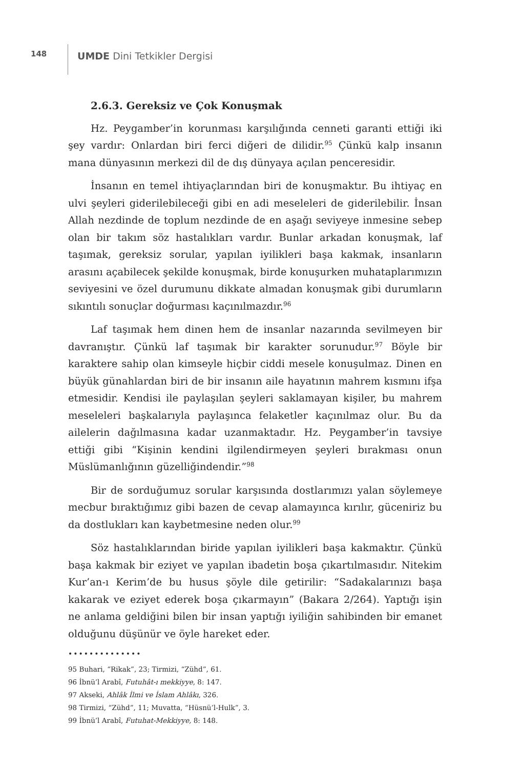148
UMDE Dini Tetkikler Dergisi
2.6.3. Gereksiz ve Çok Konuşmak
Hz. Peygamber’in korunması karşılığında cenneti garanti ettiği iki şey vardır: Onlardan biri ferci diğeri de dilidir.<sup>95</sup> Çünkü kalp insanın mana dünyasının merkezi dil de dış dünyaya açılan penceresidir.
İnsanın en temel ihtiyaçlarından biri de konuşmaktır. Bu ihtiyaç en ulvi şeyleri giderilebileceği gibi en adi meseleleri de giderilebilir. İnsan Allah nezdinde de toplum nezdinde de en aşağı seviyeye inmesine sebep olan bir takım söz hastalıkları vardır. Bunlar arkadan konuşmak, laf taşımak, gereksiz sorular, yapılan iyilikleri başa kakmak, insanların arasını açabilecek şekilde konuşmak, birde konuşurken muhataplarımızın seviyesini ve özel durumunu dikkate almadan konuşmak gibi durumların sıkıntılı sonuçlar doğurması kaçınılmazdır.<sup>96</sup>
Laf taşımak hem dinen hem de insanlar nazarında sevilmeyen bir davranıştır. Çünkü laf taşımak bir karakter sorunudur.<sup>97</sup> Böyle bir karaktere sahip olan kimseyle hiçbir ciddi mesele konuşulmaz. Dinen en büyük günahlardan biri de bir insanın aile hayatının mahrem kısmını ifşa etmesidir. Kendisi ile paylaşılan şeyleri saklamayan kişiler, bu mahrem meseleleri başkalarıyla paylaşınca felaketler kaçınılmaz olur. Bu da ailelerin dağılmasına kadar uzanmaktadır. Hz. Peygamber’in tavsiye ettiği gibi “Kişinin kendini ilgilendirmeyen şeyleri bırakması onun Müslümanlığının güzelliğindendir.”<sup>98</sup>
Bir de sorduğumuz sorular karşısında dostlarımızı yalan söylemeye mecbur bıraktığımız gibi bazen de cevap alamayınca kırılır, güceniriz bu da dostlukları kan kaybetmesine neden olur.<sup>99</sup>
Söz hastalıklarından biride yapılan iyilikleri başa kakmaktır. Çünkü başa kakmak bir eziyet ve yapılan ibadetin boşa çıkartılmasıdır. Nitekim Kur’an-ı Kerim’de bu husus şöyle dile getirilir: “Sadakalarınızı başa kakarak ve eziyet ederek boşa çıkarmayın” (Bakara 2/264). Yaptığı işin ne anlama geldiğini bilen bir insan yaptığı iyiliğin sahibinden bir emanet olduğunu düşünür ve öyle hareket eder.
••••••••••••••
95 Buhari, “Rikak”, 23; Tirmizi, “Zühd”, 61.
96 İbnü’l Arabî, Futuhât-ı mekkiyye, 8: 147.
97 Akseki, Ahlâk İlmi ve İslam Ahlâkı, 326.
98 Tirmizi, “Zühd”, 11; Muvatta, “Hüsnü’l-Hulk”, 3.
99 İbnü’l Arabî, Futuhat-Mekkiyye, 8: 148.